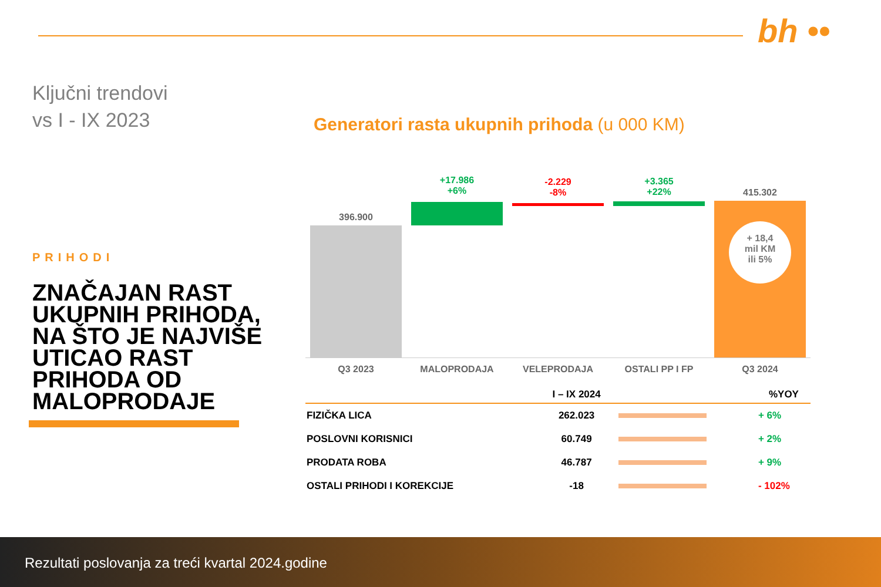bh ••
Ključni trendovi
vs I - IX 2023
PRIHODI
ZNAČAJAN RAST UKUPNIH PRIHODA, NA ŠTO JE NAJVIŠE UTICAO RAST PRIHODA OD MALOPRODAJE
Generatori rasta ukupnih prihoda (u 000 KM)
396.900
+17.986
+6%
-2.229
-8%
+3.365
+22%
415.302
+ 18,4
mil KM
ili 5%
Q3 2023 MALOPRODAJA VELEPRODAJA OSTALI PP I FP Q3 2024
| | I – IX 2024 | | %YOY |
| --- | --- | --- | --- |
| FIZIČKA LICA | 262.023 | | + 6% |
| POSLOVNI KORISNICI | 60.749 | | + 2% |
| PRODATA ROBA | 46.787 | | + 9% |
| OSTALI PRIHODI I KOREKCIJE | -18 | | - 102% |
Rezultati poslovanja za treći kvartal 2024.godine